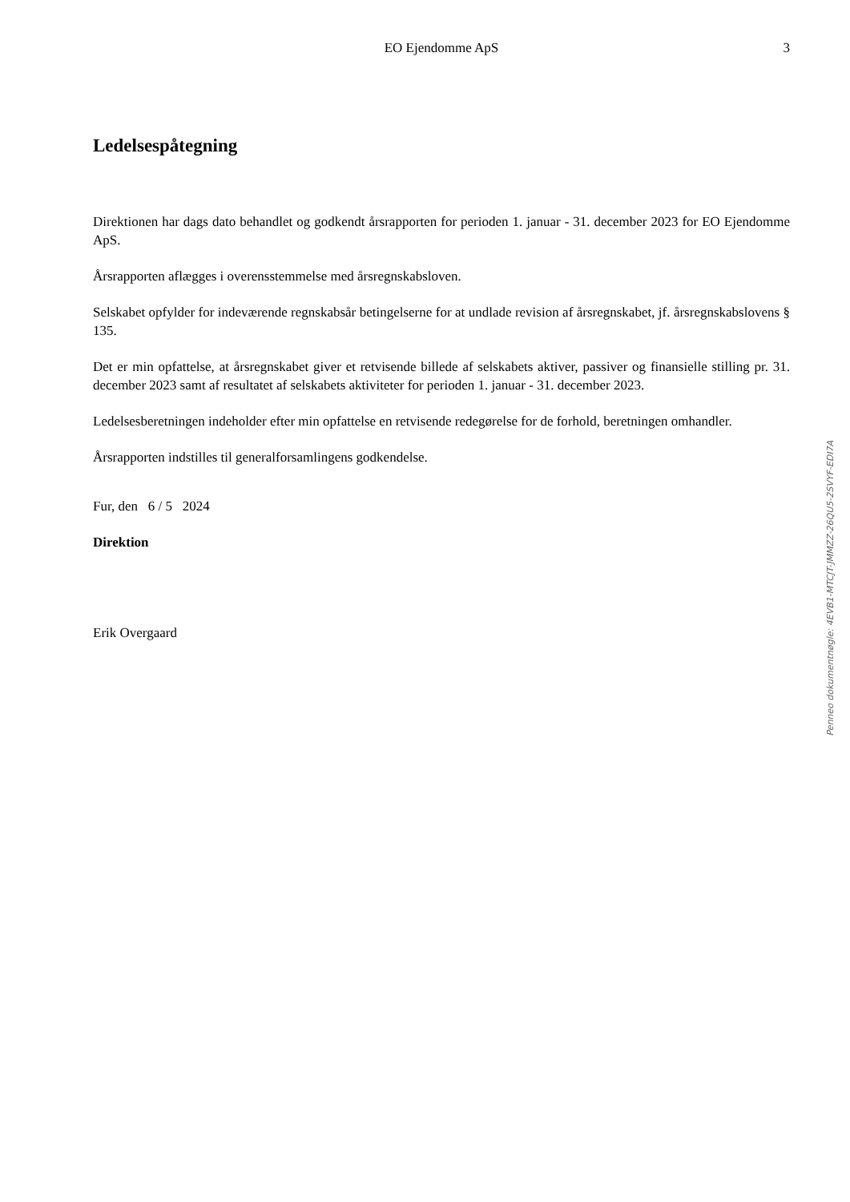EO Ejendomme ApS
3
Ledelsespåtegning
Direktionen har dags dato behandlet og godkendt årsrapporten for perioden 1. januar - 31. december 2023 for EO Ejendomme ApS.
Årsrapporten aflægges i overensstemmelse med årsregnskabsloven.
Selskabet opfylder for indeværende regnskabsår betingelserne for at undlade revision af årsregnskabet, jf. årsregnskabslovens § 135.
Det er min opfattelse, at årsregnskabet giver et retvisende billede af selskabets aktiver, passiver og finansielle stilling pr. 31. december 2023 samt af resultatet af selskabets aktiviteter for perioden 1. januar - 31. december 2023.
Ledelsesberetningen indeholder efter min opfattelse en retvisende redegørelse for de forhold, beretningen omhandler.
Årsrapporten indstilles til generalforsamlingens godkendelse.
Fur, den 6 / 5 2024
Direktion
Erik Overgaard
Penneo dokumentnøgle: 4EVB1-MTCJT-JMMZZ-26QU5-2SVYF-EDI7A